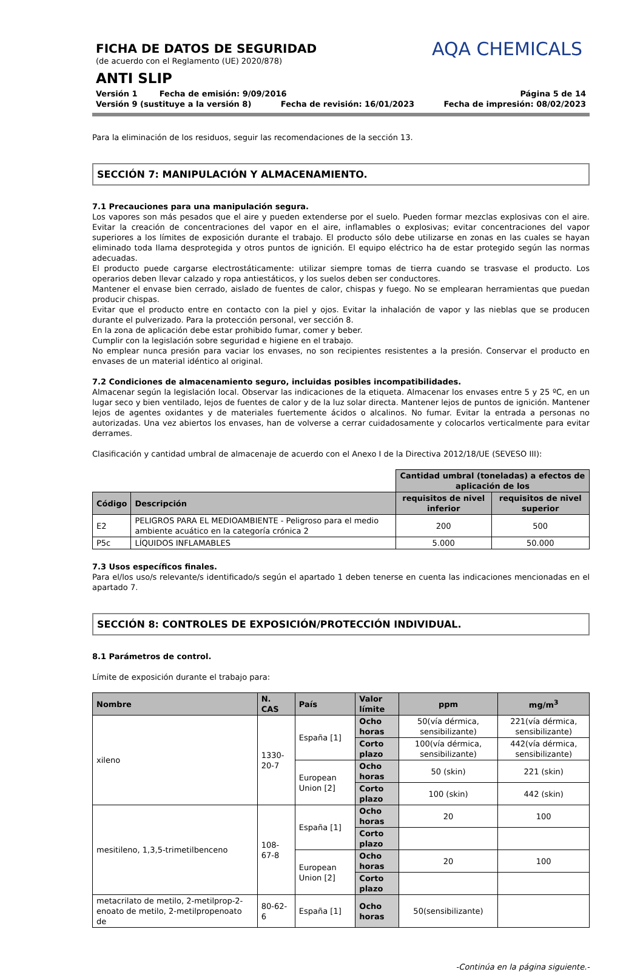AQA CHEMICALS
FICHA DE DATOS DE SEGURIDAD
(de acuerdo con el Reglamento (UE) 2020/878)
ANTI SLIP
Versión 1 Fecha de emisión: 9/09/2016 Página 5 de 14
Versión 9 (sustituye a la versión 8) Fecha de revisión: 16/01/2023 Fecha de impresión: 08/02/2023
Para la eliminación de los residuos, seguir las recomendaciones de la sección 13.
SECCIÓN 7: MANIPULACIÓN Y ALMACENAMIENTO.
7.1 Precauciones para una manipulación segura.
Los vapores son más pesados que el aire y pueden extenderse por el suelo. Pueden formar mezclas explosivas con el aire. Evitar la creación de concentraciones del vapor en el aire, inflamables o explosivas; evitar concentraciones del vapor superiores a los límites de exposición durante el trabajo. El producto sólo debe utilizarse en zonas en las cuales se hayan eliminado toda llama desprotegida y otros puntos de ignición. El equipo eléctrico ha de estar protegido según las normas adecuadas.
El producto puede cargarse electrostáticamente: utilizar siempre tomas de tierra cuando se trasvase el producto. Los operarios deben llevar calzado y ropa antiestáticos, y los suelos deben ser conductores.
Mantener el envase bien cerrado, aislado de fuentes de calor, chispas y fuego. No se emplearan herramientas que puedan producir chispas.
Evitar que el producto entre en contacto con la piel y ojos. Evitar la inhalación de vapor y las nieblas que se producen durante el pulverizado. Para la protección personal, ver sección 8.
En la zona de aplicación debe estar prohibido fumar, comer y beber.
Cumplir con la legislación sobre seguridad e higiene en el trabajo.
No emplear nunca presión para vaciar los envases, no son recipientes resistentes a la presión. Conservar el producto en envases de un material idéntico al original.
7.2 Condiciones de almacenamiento seguro, incluidas posibles incompatibilidades.
Almacenar según la legislación local. Observar las indicaciones de la etiqueta. Almacenar los envases entre 5 y 25 ºC, en un lugar seco y bien ventilado, lejos de fuentes de calor y de la luz solar directa. Mantener lejos de puntos de ignición. Mantener lejos de agentes oxidantes y de materiales fuertemente ácidos o alcalinos. No fumar. Evitar la entrada a personas no autorizadas. Una vez abiertos los envases, han de volverse a cerrar cuidadosamente y colocarlos verticalmente para evitar derrames.
Clasificación y cantidad umbral de almacenaje de acuerdo con el Anexo I de la Directiva 2012/18/UE (SEVESO III):
| | | Cantidad umbral (toneladas) a efectos de aplicación de los | |
| Código | Descripción | requisitos de nivel inferior | requisitos de nivel superior |
| E2 | PELIGROS PARA EL MEDIOAMBIENTE - Peligroso para el medio ambiente acuático en la categoría crónica 2 | 200 | 500 |
| P5c | LÍQUIDOS INFLAMABLES | 5.000 | 50.000 |
7.3 Usos específicos finales.
Para el/los uso/s relevante/s identificado/s según el apartado 1 deben tenerse en cuenta las indicaciones mencionadas en el apartado 7.
SECCIÓN 8: CONTROLES DE EXPOSICIÓN/PROTECCIÓN INDIVIDUAL.
8.1 Parámetros de control.
Límite de exposición durante el trabajo para:
| Nombre | N. CAS | País | Valor límite | ppm | mg/m<sup>3</sup> |
| --- | --- | --- | --- | --- | --- |
| xileno | 1330-20-7 | España [1] | Ocho horas | 50(vía dérmica, sensibilizante) | 221(vía dérmica, sensibilizante) |
| | | | Corto plazo | 100(vía dérmica, sensibilizante) | 442(vía dérmica, sensibilizante) |
| | | European Union [2] | Ocho horas | 50 (skin) | 221 (skin) |
| | | | Corto plazo | 100 (skin) | 442 (skin) |
| mesitileno, 1,3,5-trimetilbenceno | 108-67-8 | España [1] | Ocho horas | 20 | 100 |
| | | | Corto plazo | | |
| | | European Union [2] | Ocho horas | 20 | 100 |
| | | | Corto plazo | | |
| metacrilato de metilo, 2-metilprop-2-enoato de metilo, 2-metilpropenoato de | 80-62-6 | España [1] | Ocho horas | 50(sensibilizante) | |
-Continúa en la página siguiente.-